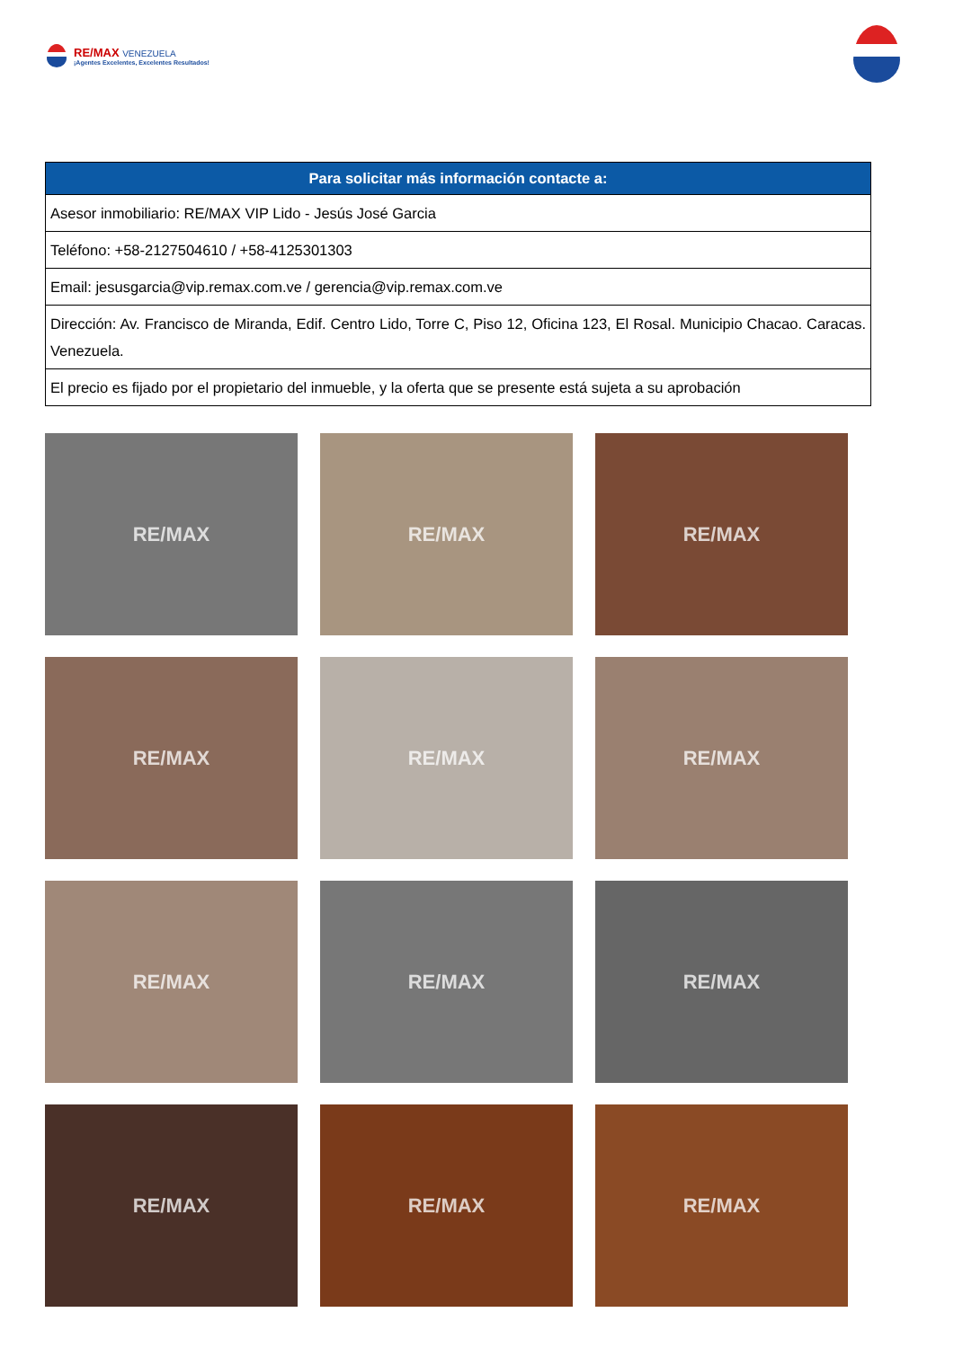RE/MAX VENEZUELA
¡Agentes Excelentes, Excelentes Resultados!
| Para solicitar más información contacte a: |
| --- |
| Asesor inmobiliario: RE/MAX VIP Lido - Jesús José Garcia |
| Teléfono: +58-2127504610 / +58-4125301303 |
| Email: jesusgarcia@vip.remax.com.ve / gerencia@vip.remax.com.ve |
| Dirección: Av. Francisco de Miranda, Edif. Centro Lido, Torre C, Piso 12, Oficina 123, El Rosal. Municipio Chacao. Caracas. Venezuela. |
| El precio es fijado por el propietario del inmueble, y la oferta que se presente está sujeta a su aprobación |
RE/MAX
RE/MAX
RE/MAX
RE/MAX
RE/MAX
RE/MAX
RE/MAX
RE/MAX
RE/MAX
RE/MAX
RE/MAX
RE/MAX